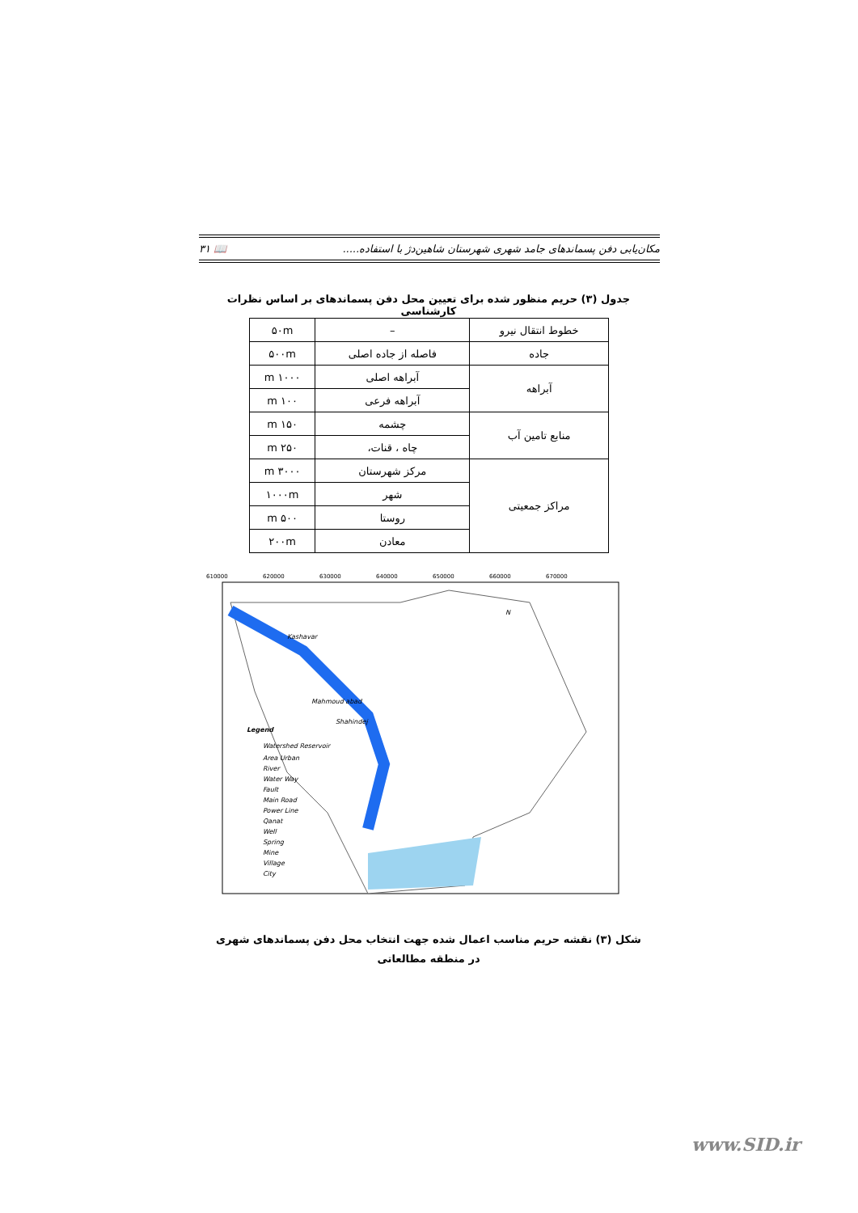مکان‌یابی دفن پسماندهای جامد شهری شهرستان شاهین‌دژ با استفاده..... 📖 ۳۱
جدول (۳) حریم منظور شده برای تعیین محل دفن پسماندهای بر اساس نظرات کارشناسی
| خطوط انتقال نیرو | – | ۵۰m |
| جاده | فاصله از جاده اصلی | ۵۰۰m |
| آبراهه | آبراهه اصلی | ۱۰۰۰ m |
| | آبراهه فرعی | ۱۰۰ m |
| منابع تامین آب | چشمه | ۱۵۰ m |
| | چاه ، قنات، | ۲۵۰ m |
| مراکز جمعیتی | مرکز شهرستان | ۳۰۰۰ m |
| | شهر | ۱۰۰۰m |
| | روستا | ۵۰۰ m |
| | معادن | ۲۰۰m |
Mahmoud abad
Kashavar
Shahindej
N
Legend
Watershed Reservoir
Area Urban
River
Water Way
Fault
Main Road
Power Line
Qanat
Well
Spring
Mine
Village
City
610000
620000
630000
640000
650000
660000
670000
شکل (۳) نقشه حریم مناسب اعمال شده جهت انتخاب محل دفن پسماندهای شهری در منطقه مطالعاتی
www.SID.ir